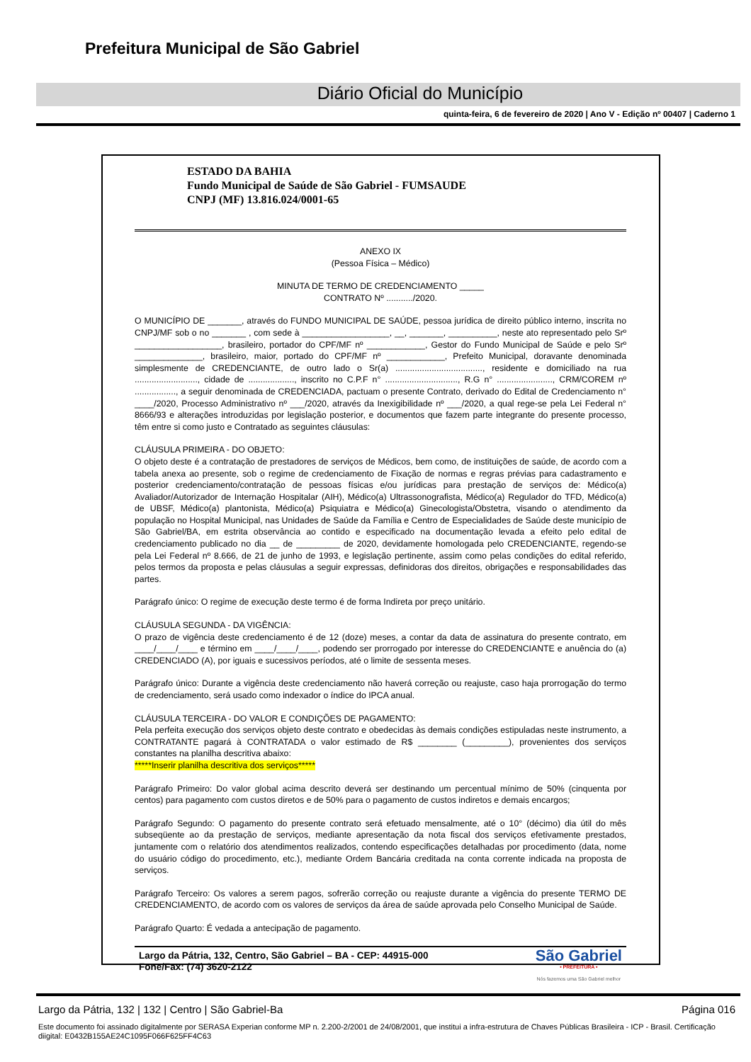Prefeitura Municipal de São Gabriel
Diário Oficial do Município
quinta-feira, 6 de fevereiro de 2020 | Ano V - Edição nº 00407 | Caderno 1
ESTADO DA BAHIA
Fundo Municipal de Saúde de São Gabriel - FUMSAUDE
CNPJ (MF) 13.816.024/0001-65
ANEXO IX
(Pessoa Física – Médico)
MINUTA DE TERMO DE CREDENCIAMENTO _____
CONTRATO Nº .........../2020.
O MUNICÍPIO DE _______, através do FUNDO MUNICIPAL DE SAÚDE, pessoa jurídica de direito público interno, inscrita no CNPJ/MF sob o no _______ , com sede à __________________, __, _______, __________, neste ato representado pelo Srº __________________, brasileiro, portador do CPF/MF nº ____________, Gestor do Fundo Municipal de Saúde e pelo Srº ______________, brasileiro, maior, portado do CPF/MF nº ____________, Prefeito Municipal, doravante denominada simplesmente de CREDENCIANTE, de outro lado o Sr(a) ...................................., residente e domiciliado na rua .........................., cidade de ..................., inscrito no C.P.F n° .............................., R.G n° ......................., CRM/COREM nº ................., a seguir denominada de CREDENCIADA, pactuam o presente Contrato, derivado do Edital de Credenciamento n° ____/2020, Processo Administrativo nº ___/2020, através da Inexigibilidade nº ___/2020, a qual rege-se pela Lei Federal n° 8666/93 e alterações introduzidas por legislação posterior, e documentos que fazem parte integrante do presente processo, têm entre si como justo e Contratado as seguintes cláusulas:
CLÁUSULA PRIMEIRA - DO OBJETO:
O objeto deste é a contratação de prestadores de serviços de Médicos, bem como, de instituições de saúde, de acordo com a tabela anexa ao presente, sob o regime de credenciamento de Fixação de normas e regras prévias para cadastramento e posterior credenciamento/contratação de pessoas físicas e/ou jurídicas para prestação de serviços de: Médico(a) Avaliador/Autorizador de Internação Hospitalar (AIH), Médico(a) Ultrassonografista, Médico(a) Regulador do TFD, Médico(a) de UBSF, Médico(a) plantonista, Médico(a) Psiquiatra e Médico(a) Ginecologista/Obstetra, visando o atendimento da população no Hospital Municipal, nas Unidades de Saúde da Família e Centro de Especialidades de Saúde deste município de São Gabriel/BA, em estrita observância ao contido e especificado na documentação levada a efeito pelo edital de credenciamento publicado no dia __ de _________ de 2020, devidamente homologada pelo CREDENCIANTE, regendo-se pela Lei Federal nº 8.666, de 21 de junho de 1993, e legislação pertinente, assim como pelas condições do edital referido, pelos termos da proposta e pelas cláusulas a seguir expressas, definidoras dos direitos, obrigações e responsabilidades das partes.
Parágrafo único: O regime de execução deste termo é de forma Indireta por preço unitário.
CLÁUSULA SEGUNDA - DA VIGÊNCIA:
O prazo de vigência deste credenciamento é de 12 (doze) meses, a contar da data de assinatura do presente contrato, em ____/____/____ e término em ____/____/____, podendo ser prorrogado por interesse do CREDENCIANTE e anuência do (a) CREDENCIADO (A), por iguais e sucessivos períodos, até o limite de sessenta meses.
Parágrafo único: Durante a vigência deste credenciamento não haverá correção ou reajuste, caso haja prorrogação do termo de credenciamento, será usado como indexador o índice do IPCA anual.
CLÁUSULA TERCEIRA - DO VALOR E CONDIÇÕES DE PAGAMENTO:
Pela perfeita execução dos serviços objeto deste contrato e obedecidas às demais condições estipuladas neste instrumento, a CONTRATANTE pagará à CONTRATADA o valor estimado de R$ ________ (_________), provenientes dos serviços constantes na planilha descritiva abaixo:
*****Inserir planilha descritiva dos serviços*****
Parágrafo Primeiro: Do valor global acima descrito deverá ser destinando um percentual mínimo de 50% (cinquenta por centos) para pagamento com custos diretos e de 50% para o pagamento de custos indiretos e demais encargos;
Parágrafo Segundo: O pagamento do presente contrato será efetuado mensalmente, até o 10° (décimo) dia útil do mês subseqüente ao da prestação de serviços, mediante apresentação da nota fiscal dos serviços efetivamente prestados, juntamente com o relatório dos atendimentos realizados, contendo especificações detalhadas por procedimento (data, nome do usuário código do procedimento, etc.), mediante Ordem Bancária creditada na conta corrente indicada na proposta de serviços.
Parágrafo Terceiro: Os valores a serem pagos, sofrerão correção ou reajuste durante a vigência do presente TERMO DE CREDENCIAMENTO, de acordo com os valores de serviços da área de saúde aprovada pelo Conselho Municipal de Saúde.
Parágrafo Quarto: É vedada a antecipação de pagamento.
Largo da Pátria, 132, Centro, São Gabriel – BA - CEP: 44915-000
Fone/Fax: (74) 3620-2122
São Gabriel
• PREFEITURA •
Nós fazemos uma São Gabriel melhor
Largo da Pátria, 132 | 132 | Centro | São Gabriel-Ba Página 016
Este documento foi assinado digitalmente por SERASA Experian conforme MP n. 2.200-2/2001 de 24/08/2001, que institui a infra-estrutura de Chaves Públicas Brasileira - ICP - Brasil. Certificação diigital: E0432B155AE24C1095F066F625FF4C63